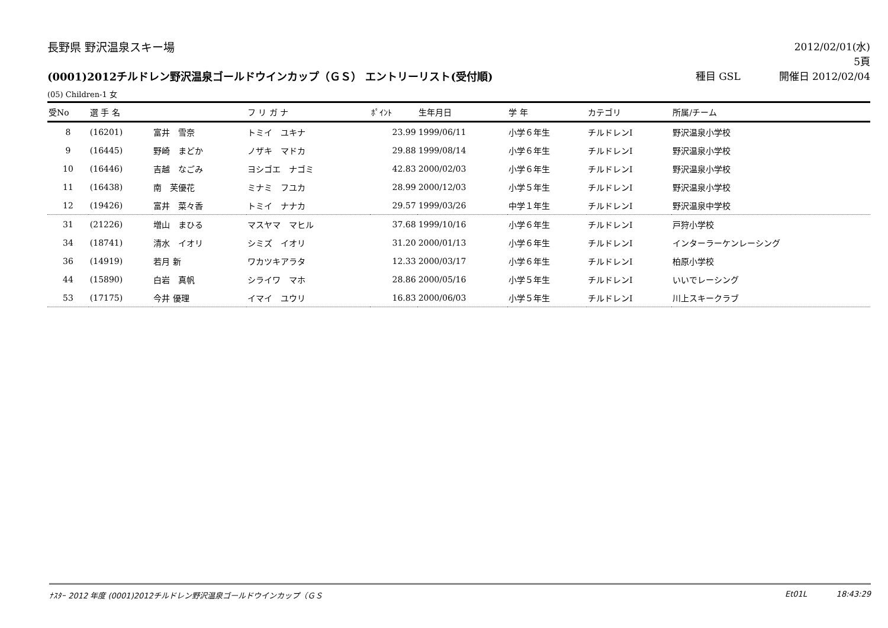長野県 野沢温泉スキー場 2012/02/01(水)
5頁
(0001)2012チルドレン野沢温泉ゴールドウインカップ（ＧＳ） エントリーリスト(受付順)
種目 GSL 開催日 2012/02/04
(05) Children-1 女
| 受No | 選 手 名 | | フ リ ガ ナ | ﾎﾟｲﾝﾄ | 生年月日 | 学 年 | カテゴリ | 所属/チーム |
| --- | --- | --- | --- | --- | --- | --- | --- | --- |
| 8 | (16201) | 富井 雪奈 | トミイ ユキナ | 23.99 | 1999/06/11 | 小学６年生 | チルドレンⅠ | 野沢温泉小学校 |
| 9 | (16445) | 野崎 まどか | ノザキ マドカ | 29.88 | 1999/08/14 | 小学６年生 | チルドレンⅠ | 野沢温泉小学校 |
| 10 | (16446) | 吉越 なごみ | ヨシゴエ ナゴミ | 42.83 | 2000/02/03 | 小学６年生 | チルドレンⅠ | 野沢温泉小学校 |
| 11 | (16438) | 南 芙優花 | ミナミ フユカ | 28.99 | 2000/12/03 | 小学５年生 | チルドレンⅠ | 野沢温泉小学校 |
| 12 | (19426) | 富井 菜々香 | トミイ ナナカ | 29.57 | 1999/03/26 | 中学１年生 | チルドレンⅠ | 野沢温泉中学校 |
| 31 | (21226) | 増山 まひる | マスヤマ マヒル | 37.68 | 1999/10/16 | 小学６年生 | チルドレンⅠ | 戸狩小学校 |
| 34 | (18741) | 清水 イオリ | シミズ イオリ | 31.20 | 2000/01/13 | 小学６年生 | チルドレンⅠ | インターラーケンレーシング |
| 36 | (14919) | 若月 新 | ワカツキアラタ | 12.33 | 2000/03/17 | 小学６年生 | チルドレンⅠ | 柏原小学校 |
| 44 | (15890) | 白岩 真帆 | シライワ マホ | 28.86 | 2000/05/16 | 小学５年生 | チルドレンⅠ | いいでレーシング |
| 53 | (17175) | 今井 優理 | イマイ ユウリ | 16.83 | 2000/06/03 | 小学５年生 | チルドレンⅠ | 川上スキークラブ |
ﾅｽﾀｰ 2012 年度 (0001)2012チルドレン野沢温泉ゴールドウインカップ（ＧＳ
Et01L 18:43:29